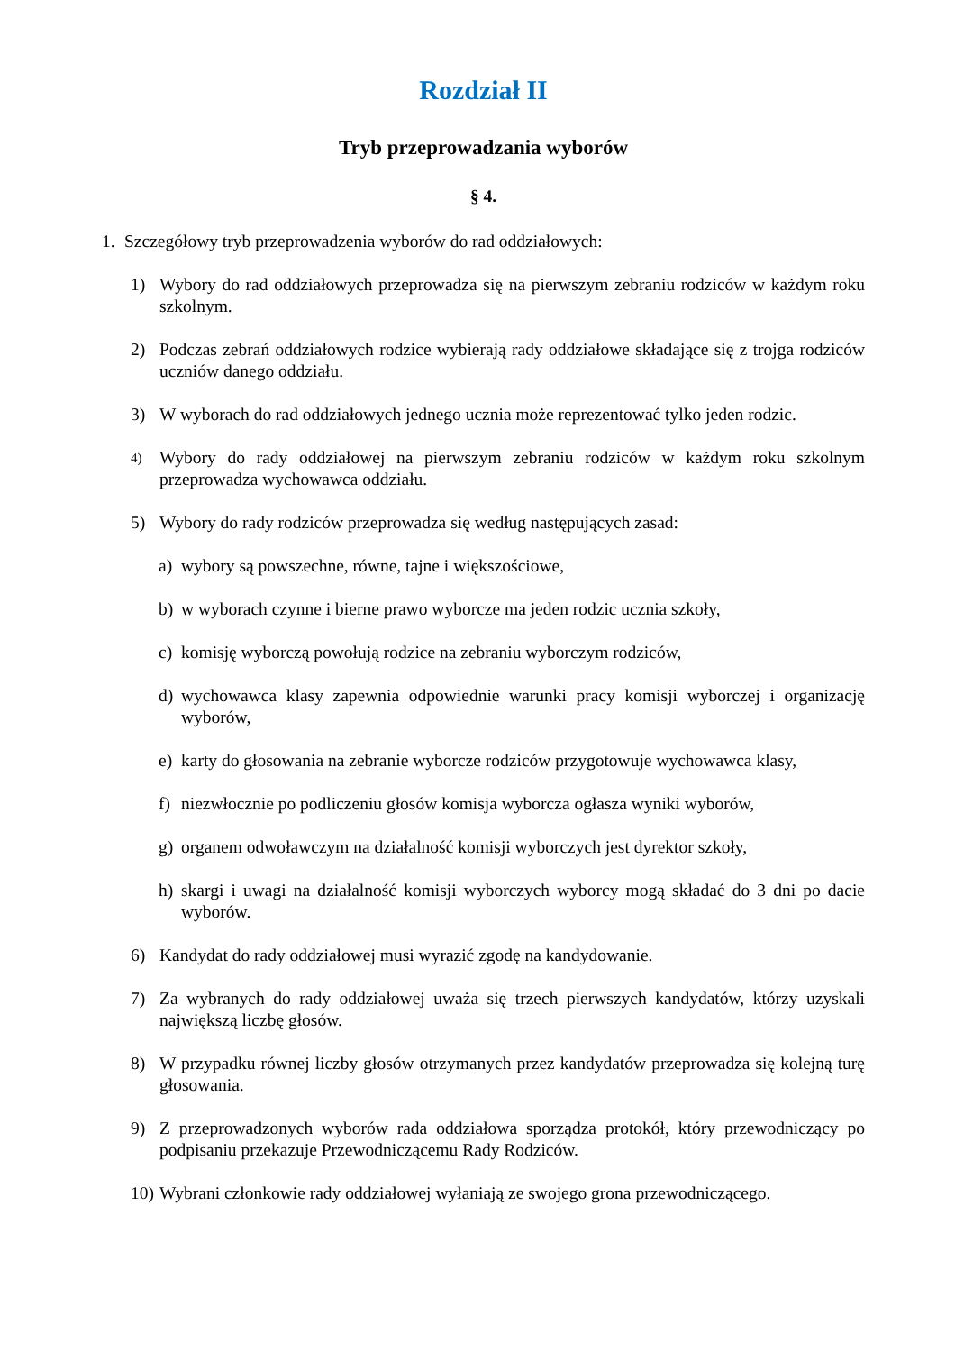Rozdział II
Tryb przeprowadzania wyborów
§ 4.
1. Szczegółowy tryb przeprowadzenia wyborów do rad oddziałowych:
1) Wybory do rad oddziałowych przeprowadza się na pierwszym zebraniu rodziców w każdym roku szkolnym.
2) Podczas zebrań oddziałowych rodzice wybierają rady oddziałowe składające się z trojga rodziców uczniów danego oddziału.
3) W wyborach do rad oddziałowych jednego ucznia może reprezentować tylko jeden rodzic.
4) Wybory do rady oddziałowej na pierwszym zebraniu rodziców w każdym roku szkolnym przeprowadza wychowawca oddziału.
5) Wybory do rady rodziców przeprowadza się według następujących zasad:
a) wybory są powszechne, równe, tajne i większościowe,
b) w wyborach czynne i bierne prawo wyborcze ma jeden rodzic ucznia szkoły,
c) komisję wyborczą powołują rodzice na zebraniu wyborczym rodziców,
d) wychowawca klasy zapewnia odpowiednie warunki pracy komisji wyborczej i organizację wyborów,
e) karty do głosowania na zebranie wyborcze rodziców przygotowuje wychowawca klasy,
f) niezwłocznie po podliczeniu głosów komisja wyborcza ogłasza wyniki wyborów,
g) organem odwoławczym na działalność komisji wyborczych jest dyrektor szkoły,
h) skargi i uwagi na działalność komisji wyborczych wyborcy mogą składać do 3 dni po dacie wyborów.
6) Kandydat do rady oddziałowej musi wyrazić zgodę na kandydowanie.
7) Za wybranych do rady oddziałowej uważa się trzech pierwszych kandydatów, którzy uzyskali największą liczbę głosów.
8) W przypadku równej liczby głosów otrzymanych przez kandydatów przeprowadza się kolejną turę głosowania.
9) Z przeprowadzonych wyborów rada oddziałowa sporządza protokół, który przewodniczący po podpisaniu przekazuje Przewodniczącemu Rady Rodziców.
10) Wybrani członkowie rady oddziałowej wyłaniają ze swojego grona przewodniczącego.